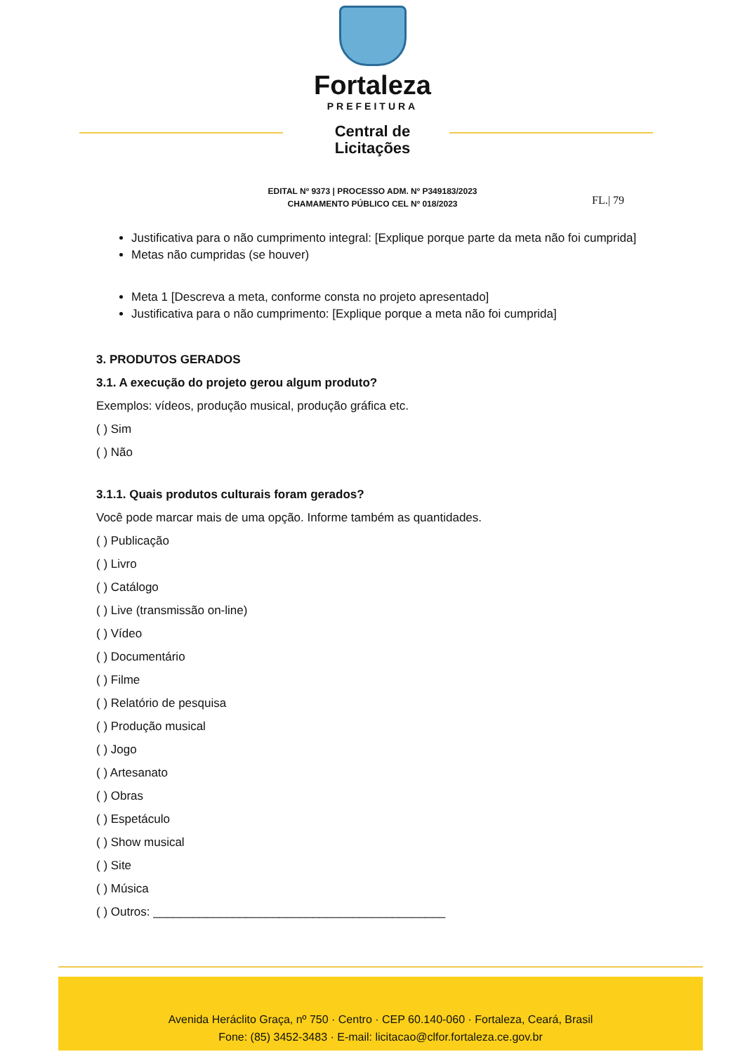Fortaleza
PREFEITURA
Central de
Licitações
EDITAL Nº 9373 | PROCESSO ADM. Nº P349183/2023
CHAMAMENTO PÚBLICO CEL Nº 018/2023
FL.| 79
Justificativa para o não cumprimento integral: [Explique porque parte da meta não foi cumprida]
Metas não cumpridas (se houver)
Meta 1 [Descreva a meta, conforme consta no projeto apresentado]
Justificativa para o não cumprimento: [Explique porque a meta não foi cumprida]
3. PRODUTOS GERADOS
3.1. A execução do projeto gerou algum produto?
Exemplos: vídeos, produção musical, produção gráfica etc.
( ) Sim
( ) Não
3.1.1. Quais produtos culturais foram gerados?
Você pode marcar mais de uma opção. Informe também as quantidades.
( ) Publicação
( ) Livro
( ) Catálogo
( ) Live (transmissão on-line)
( ) Vídeo
( ) Documentário
( ) Filme
( ) Relatório de pesquisa
( ) Produção musical
( ) Jogo
( ) Artesanato
( ) Obras
( ) Espetáculo
( ) Show musical
( ) Site
( ) Música
( ) Outros: ____________________________________________
Avenida Heráclito Graça, nº 750 · Centro · CEP 60.140-060 · Fortaleza, Ceará, Brasil
Fone: (85) 3452-3483 · E-mail: licitacao@clfor.fortaleza.ce.gov.br